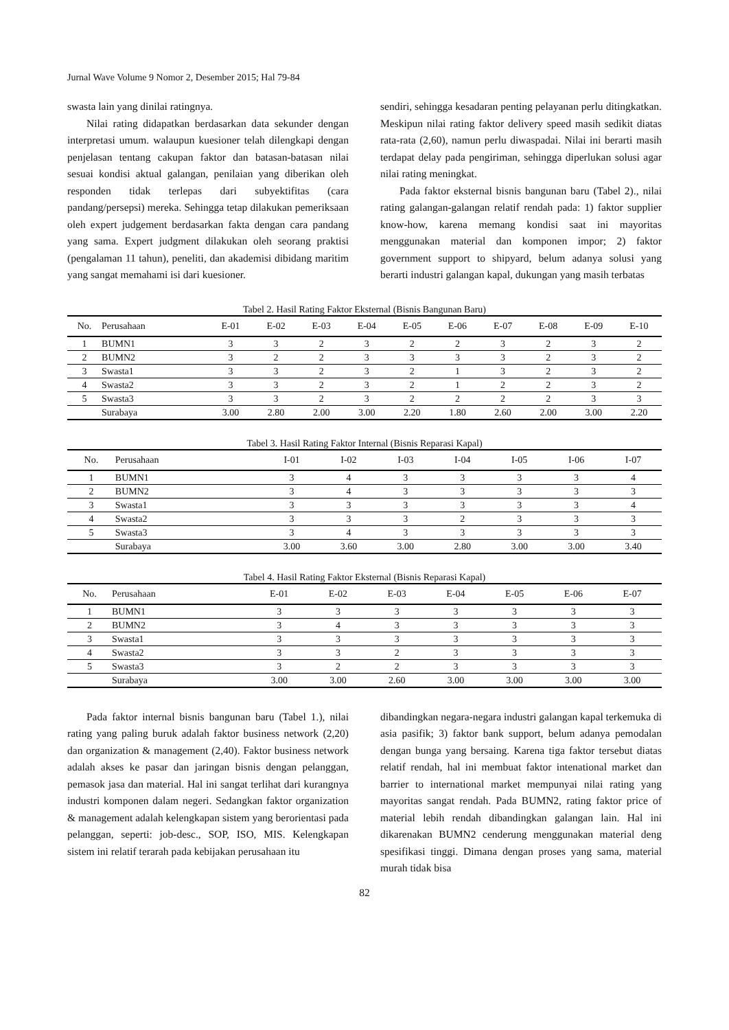Jurnal Wave Volume 9 Nomor 2, Desember 2015; Hal 79-84
swasta lain yang dinilai ratingnya.
Nilai rating didapatkan berdasarkan data sekunder dengan interpretasi umum. walaupun kuesioner telah dilengkapi dengan penjelasan tentang cakupan faktor dan batasan-batasan nilai sesuai kondisi aktual galangan, penilaian yang diberikan oleh responden tidak terlepas dari subyektifitas (cara pandang/persepsi) mereka. Sehingga tetap dilakukan pemeriksaan oleh expert judgement berdasarkan fakta dengan cara pandang yang sama. Expert judgment dilakukan oleh seorang praktisi (pengalaman 11 tahun), peneliti, dan akademisi dibidang maritim yang sangat memahami isi dari kuesioner.
sendiri, sehingga kesadaran penting pelayanan perlu ditingkatkan. Meskipun nilai rating faktor delivery speed masih sedikit diatas rata-rata (2,60), namun perlu diwaspadai. Nilai ini berarti masih terdapat delay pada pengiriman, sehingga diperlukan solusi agar nilai rating meningkat.
Pada faktor eksternal bisnis bangunan baru (Tabel 2)., nilai rating galangan-galangan relatif rendah pada: 1) faktor supplier know-how, karena memang kondisi saat ini mayoritas menggunakan material dan komponen impor; 2) faktor government support to shipyard, belum adanya solusi yang berarti industri galangan kapal, dukungan yang masih terbatas
Tabel 2. Hasil Rating Faktor Eksternal (Bisnis Bangunan Baru)
| No. | Perusahaan | E-01 | E-02 | E-03 | E-04 | E-05 | E-06 | E-07 | E-08 | E-09 | E-10 |
| --- | --- | --- | --- | --- | --- | --- | --- | --- | --- | --- | --- |
| 1 | BUMN1 | 3 | 3 | 2 | 3 | 2 | 2 | 3 | 2 | 3 | 2 |
| 2 | BUMN2 | 3 | 2 | 2 | 3 | 3 | 3 | 3 | 2 | 3 | 2 |
| 3 | Swasta1 | 3 | 3 | 2 | 3 | 2 | 1 | 3 | 2 | 3 | 2 |
| 4 | Swasta2 | 3 | 3 | 2 | 3 | 2 | 1 | 2 | 2 | 3 | 2 |
| 5 | Swasta3 | 3 | 3 | 2 | 3 | 2 | 2 | 2 | 2 | 3 | 3 |
| | Surabaya | 3.00 | 2.80 | 2.00 | 3.00 | 2.20 | 1.80 | 2.60 | 2.00 | 3.00 | 2.20 |
Tabel 3. Hasil Rating Faktor Internal (Bisnis Reparasi Kapal)
| No. | Perusahaan | I-01 | I-02 | I-03 | I-04 | I-05 | I-06 | I-07 |
| --- | --- | --- | --- | --- | --- | --- | --- | --- |
| 1 | BUMN1 | 3 | 4 | 3 | 3 | 3 | 3 | 4 |
| 2 | BUMN2 | 3 | 4 | 3 | 3 | 3 | 3 | 3 |
| 3 | Swasta1 | 3 | 3 | 3 | 3 | 3 | 3 | 4 |
| 4 | Swasta2 | 3 | 3 | 3 | 2 | 3 | 3 | 3 |
| 5 | Swasta3 | 3 | 4 | 3 | 3 | 3 | 3 | 3 |
| | Surabaya | 3.00 | 3.60 | 3.00 | 2.80 | 3.00 | 3.00 | 3.40 |
Tabel 4. Hasil Rating Faktor Eksternal (Bisnis Reparasi Kapal)
| No. | Perusahaan | E-01 | E-02 | E-03 | E-04 | E-05 | E-06 | E-07 |
| --- | --- | --- | --- | --- | --- | --- | --- | --- |
| 1 | BUMN1 | 3 | 3 | 3 | 3 | 3 | 3 | 3 |
| 2 | BUMN2 | 3 | 4 | 3 | 3 | 3 | 3 | 3 |
| 3 | Swasta1 | 3 | 3 | 3 | 3 | 3 | 3 | 3 |
| 4 | Swasta2 | 3 | 3 | 2 | 3 | 3 | 3 | 3 |
| 5 | Swasta3 | 3 | 2 | 2 | 3 | 3 | 3 | 3 |
| | Surabaya | 3.00 | 3.00 | 2.60 | 3.00 | 3.00 | 3.00 | 3.00 |
Pada faktor internal bisnis bangunan baru (Tabel 1.), nilai rating yang paling buruk adalah faktor business network (2,20) dan organization & management (2,40). Faktor business network adalah akses ke pasar dan jaringan bisnis dengan pelanggan, pemasok jasa dan material. Hal ini sangat terlihat dari kurangnya industri komponen dalam negeri. Sedangkan faktor organization & management adalah kelengkapan sistem yang berorientasi pada pelanggan, seperti: job-desc., SOP, ISO, MIS. Kelengkapan sistem ini relatif terarah pada kebijakan perusahaan itu
dibandingkan negara-negara industri galangan kapal terkemuka di asia pasifik; 3) faktor bank support, belum adanya pemodalan dengan bunga yang bersaing. Karena tiga faktor tersebut diatas relatif rendah, hal ini membuat faktor intenational market dan barrier to international market mempunyai nilai rating yang mayoritas sangat rendah. Pada BUMN2, rating faktor price of material lebih rendah dibandingkan galangan lain. Hal ini dikarenakan BUMN2 cenderung menggunakan material deng spesifikasi tinggi. Dimana dengan proses yang sama, material murah tidak bisa
82